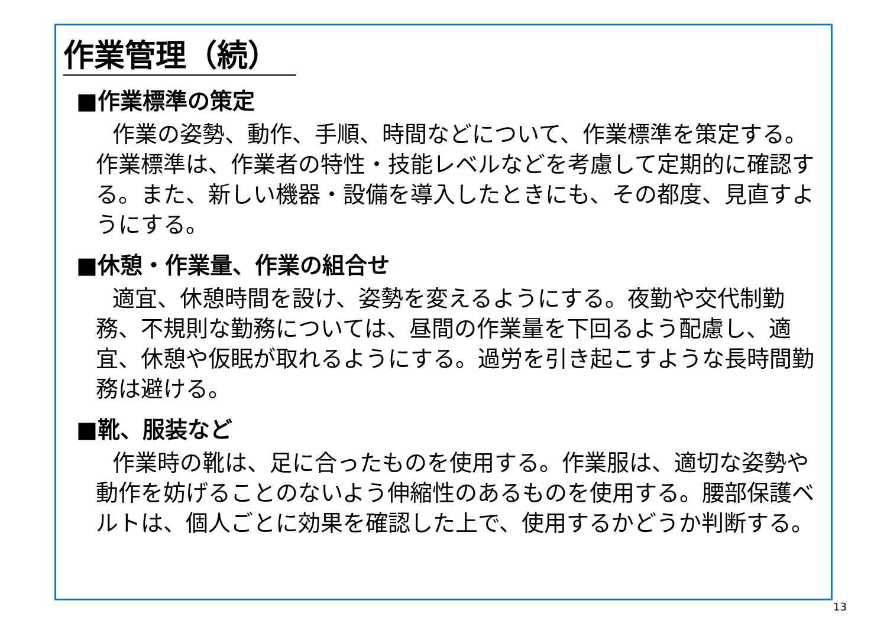作業管理（続）
■作業標準の策定
作業の姿勢、動作、手順、時間などについて、作業標準を策定する。作業標準は、作業者の特性・技能レベルなどを考慮して定期的に確認する。また、新しい機器・設備を導入したときにも、その都度、見直すようにする。
■休憩・作業量、作業の組合せ
適宜、休憩時間を設け、姿勢を変えるようにする。夜勤や交代制勤務、不規則な勤務については、昼間の作業量を下回るよう配慮し、適宜、休憩や仮眠が取れるようにする。過労を引き起こすような長時間勤務は避ける。
■靴、服装など
作業時の靴は、足に合ったものを使用する。作業服は、適切な姿勢や動作を妨げることのないよう伸縮性のあるものを使用する。腰部保護ベルトは、個人ごとに効果を確認した上で、使用するかどうか判断する。
13